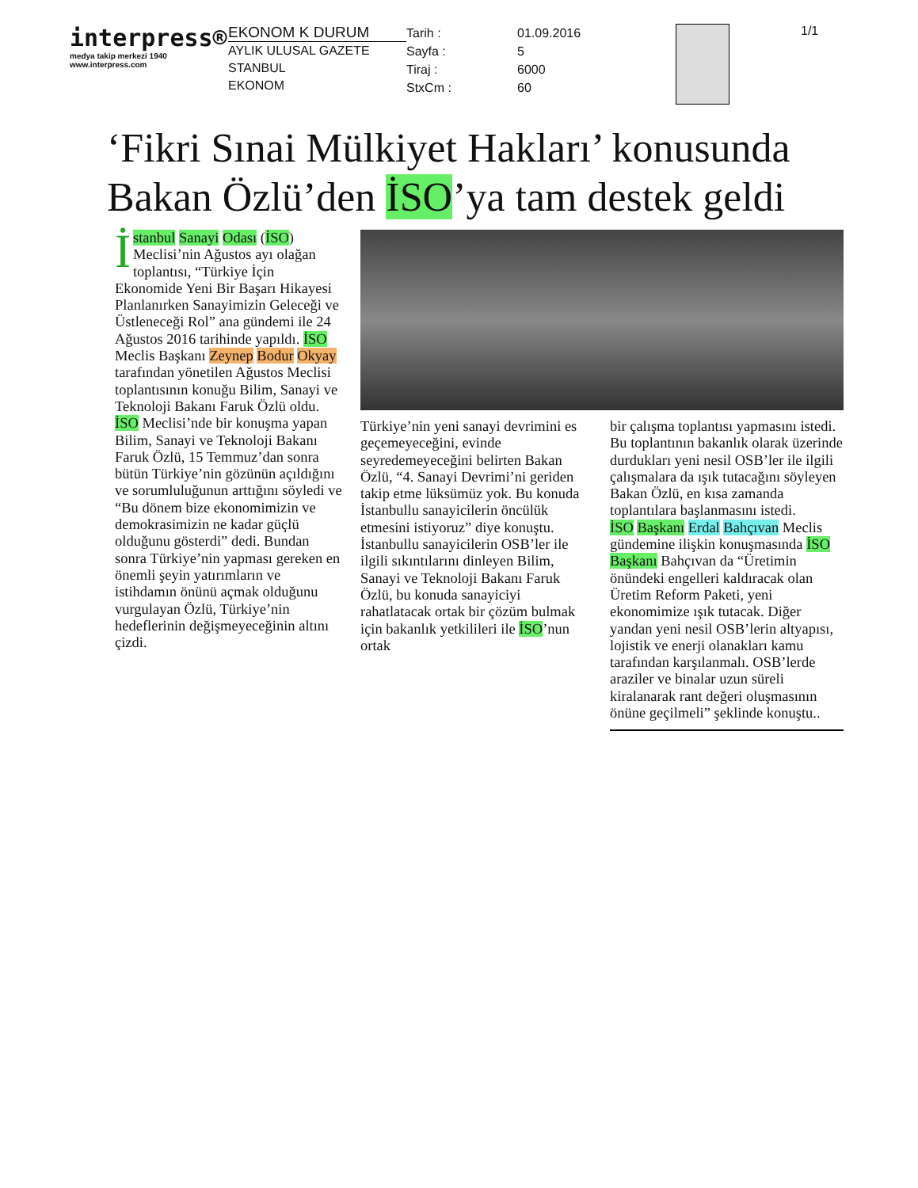interpress®
medya takip merkezi 1940
www.interpress.com
EKONOM K DURUM
AYLIK ULUSAL GAZETE
STANBUL
EKONOM
Tarih :
Sayfa :
Tiraj :
StxCm :
01.09.2016
5
6000
60
1/1
‘Fikri Sınai Mülkiyet Hakları’ konusunda Bakan Özlü’den İSO’ya tam destek geldi
İstanbul Sanayi Odası (İSO) Meclisi’nin Ağustos ayı olağan toplantısı, “Türkiye İçin Ekonomide Yeni Bir Başarı Hikayesi Planlanırken Sanayimizin Geleceği ve Üstleneceği Rol” ana gündemi ile 24 Ağustos 2016 tarihinde yapıldı. İSO Meclis Başkanı Zeynep Bodur Okyay tarafından yönetilen Ağustos Meclisi toplantısının konuğu Bilim, Sanayi ve Teknoloji Bakanı Faruk Özlü oldu.
İSO Meclisi’nde bir konuşma yapan Bilim, Sanayi ve Teknoloji Bakanı Faruk Özlü, 15 Temmuz’dan sonra bütün Türkiye’nin gözünün açıldığını ve sorumluluğunun arttığını söyledi ve “Bu dönem bize ekonomimizin ve demokrasimizin ne kadar güçlü olduğunu gösterdi” dedi. Bundan sonra Türkiye’nin yapması gereken en önemli şeyin yatırımların ve istihdamın önünü açmak olduğunu vurgulayan Özlü, Türkiye’nin hedeflerinin değişmeyeceğinin altını çizdi.
Türkiye’nin yeni sanayi devrimini es geçemeyeceğini, evinde seyredemeyeceğini belirten Bakan Özlü, “4. Sanayi Devrimi’ni geriden takip etme lüksümüz yok. Bu konuda İstanbullu sanayicilerin öncülük etmesini istiyoruz” diye konuştu. İstanbullu sanayicilerin OSB’ler ile ilgili sıkıntılarını dinleyen Bilim, Sanayi ve Teknoloji Bakanı Faruk Özlü, bu konuda sanayiciyi rahatlatacak ortak bir çözüm bulmak için bakanlık yetkilileri ile İSO’nun ortak
bir çalışma toplantısı yapmasını istedi. Bu toplantının bakanlık olarak üzerinde durdukları yeni nesil OSB’ler ile ilgili çalışmalara da ışık tutacağını söyleyen Bakan Özlü, en kısa zamanda toplantılara başlanmasını istedi.
İSO Başkanı Erdal Bahçıvan Meclis gündemine ilişkin konuşmasında İSO Başkanı Bahçıvan da “Üretimin önündeki engelleri kaldıracak olan Üretim Reform Paketi, yeni ekonomimize ışık tutacak. Diğer yandan yeni nesil OSB’lerin altyapısı, lojistik ve enerji olanakları kamu tarafından karşılanmalı. OSB’lerde araziler ve binalar uzun süreli kiralanarak rant değeri oluşmasının önüne geçilmeli” şeklinde konuştu..